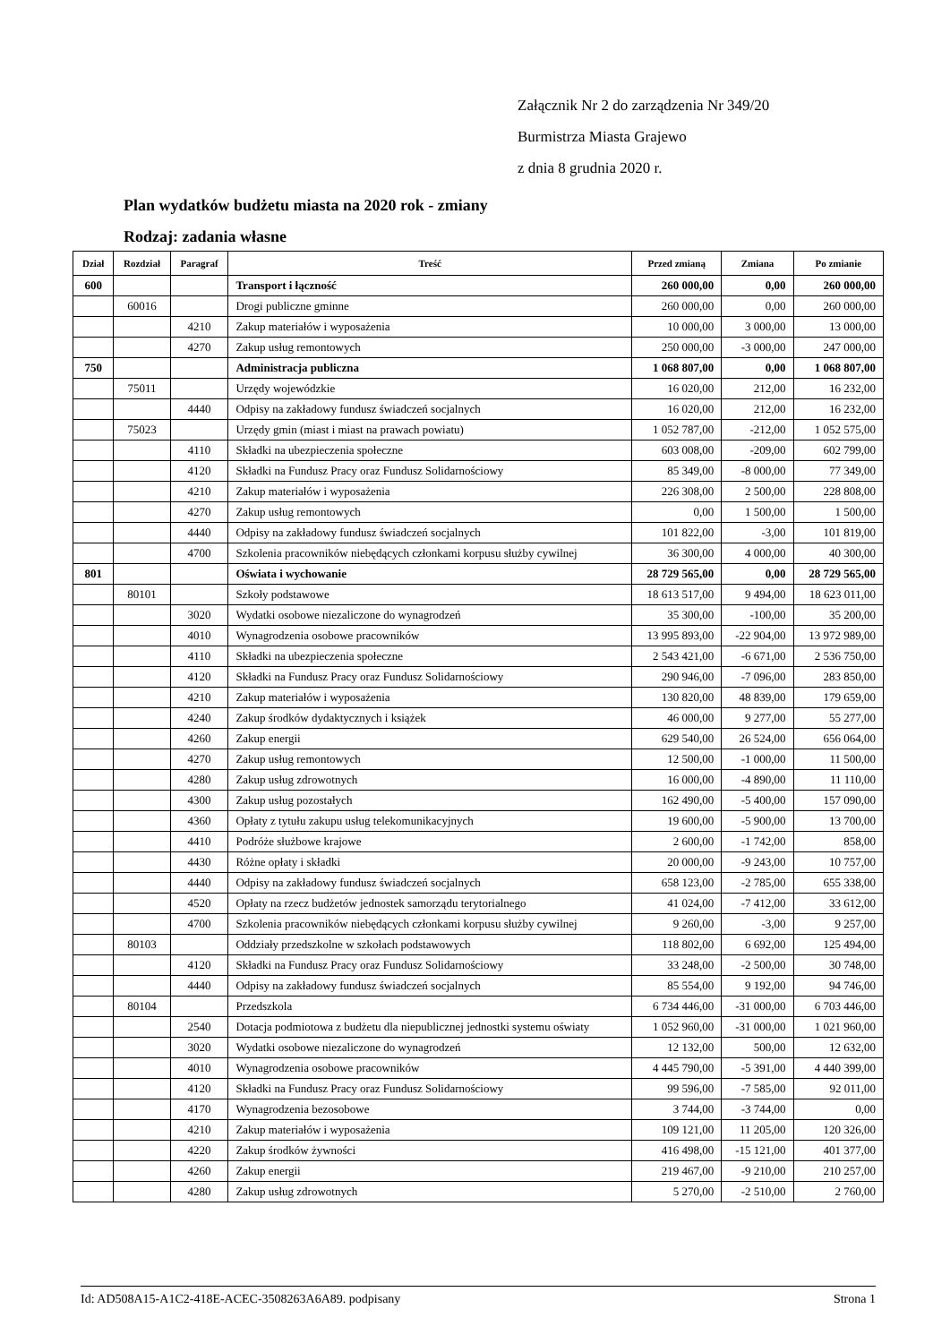Załącznik Nr 2 do zarządzenia Nr 349/20
Burmistrza Miasta Grajewo
z dnia 8 grudnia 2020 r.
Plan wydatków budżetu miasta na 2020 rok - zmiany
Rodzaj: zadania własne
| Dział | Rozdział | Paragraf | Treść | Przed zmianą | Zmiana | Po zmianie |
| --- | --- | --- | --- | --- | --- | --- |
| 600 | | | Transport i łączność | 260 000,00 | 0,00 | 260 000,00 |
| | 60016 | | Drogi publiczne gminne | 260 000,00 | 0,00 | 260 000,00 |
| | | 4210 | Zakup materiałów i wyposażenia | 10 000,00 | 3 000,00 | 13 000,00 |
| | | 4270 | Zakup usług remontowych | 250 000,00 | -3 000,00 | 247 000,00 |
| 750 | | | Administracja publiczna | 1 068 807,00 | 0,00 | 1 068 807,00 |
| | 75011 | | Urzędy wojewódzkie | 16 020,00 | 212,00 | 16 232,00 |
| | | 4440 | Odpisy na zakładowy fundusz świadczeń socjalnych | 16 020,00 | 212,00 | 16 232,00 |
| | 75023 | | Urzędy gmin (miast i miast na prawach powiatu) | 1 052 787,00 | -212,00 | 1 052 575,00 |
| | | 4110 | Składki na ubezpieczenia społeczne | 603 008,00 | -209,00 | 602 799,00 |
| | | 4120 | Składki na Fundusz Pracy oraz Fundusz Solidarnościowy | 85 349,00 | -8 000,00 | 77 349,00 |
| | | 4210 | Zakup materiałów i wyposażenia | 226 308,00 | 2 500,00 | 228 808,00 |
| | | 4270 | Zakup usług remontowych | 0,00 | 1 500,00 | 1 500,00 |
| | | 4440 | Odpisy na zakładowy fundusz świadczeń socjalnych | 101 822,00 | -3,00 | 101 819,00 |
| | | 4700 | Szkolenia pracowników niebędących członkami korpusu służby cywilnej | 36 300,00 | 4 000,00 | 40 300,00 |
| 801 | | | Oświata i wychowanie | 28 729 565,00 | 0,00 | 28 729 565,00 |
| | 80101 | | Szkoły podstawowe | 18 613 517,00 | 9 494,00 | 18 623 011,00 |
| | | 3020 | Wydatki osobowe niezaliczone do wynagrodzeń | 35 300,00 | -100,00 | 35 200,00 |
| | | 4010 | Wynagrodzenia osobowe pracowników | 13 995 893,00 | -22 904,00 | 13 972 989,00 |
| | | 4110 | Składki na ubezpieczenia społeczne | 2 543 421,00 | -6 671,00 | 2 536 750,00 |
| | | 4120 | Składki na Fundusz Pracy oraz Fundusz Solidarnościowy | 290 946,00 | -7 096,00 | 283 850,00 |
| | | 4210 | Zakup materiałów i wyposażenia | 130 820,00 | 48 839,00 | 179 659,00 |
| | | 4240 | Zakup środków dydaktycznych i książek | 46 000,00 | 9 277,00 | 55 277,00 |
| | | 4260 | Zakup energii | 629 540,00 | 26 524,00 | 656 064,00 |
| | | 4270 | Zakup usług remontowych | 12 500,00 | -1 000,00 | 11 500,00 |
| | | 4280 | Zakup usług zdrowotnych | 16 000,00 | -4 890,00 | 11 110,00 |
| | | 4300 | Zakup usług pozostałych | 162 490,00 | -5 400,00 | 157 090,00 |
| | | 4360 | Opłaty z tytułu zakupu usług telekomunikacyjnych | 19 600,00 | -5 900,00 | 13 700,00 |
| | | 4410 | Podróże służbowe krajowe | 2 600,00 | -1 742,00 | 858,00 |
| | | 4430 | Różne opłaty i składki | 20 000,00 | -9 243,00 | 10 757,00 |
| | | 4440 | Odpisy na zakładowy fundusz świadczeń socjalnych | 658 123,00 | -2 785,00 | 655 338,00 |
| | | 4520 | Opłaty na rzecz budżetów jednostek samorządu terytorialnego | 41 024,00 | -7 412,00 | 33 612,00 |
| | | 4700 | Szkolenia pracowników niebędących członkami korpusu służby cywilnej | 9 260,00 | -3,00 | 9 257,00 |
| | 80103 | | Oddziały przedszkolne w szkołach podstawowych | 118 802,00 | 6 692,00 | 125 494,00 |
| | | 4120 | Składki na Fundusz Pracy oraz Fundusz Solidarnościowy | 33 248,00 | -2 500,00 | 30 748,00 |
| | | 4440 | Odpisy na zakładowy fundusz świadczeń socjalnych | 85 554,00 | 9 192,00 | 94 746,00 |
| | 80104 | | Przedszkola | 6 734 446,00 | -31 000,00 | 6 703 446,00 |
| | | 2540 | Dotacja podmiotowa z budżetu dla niepublicznej jednostki systemu oświaty | 1 052 960,00 | -31 000,00 | 1 021 960,00 |
| | | 3020 | Wydatki osobowe niezaliczone do wynagrodzeń | 12 132,00 | 500,00 | 12 632,00 |
| | | 4010 | Wynagrodzenia osobowe pracowników | 4 445 790,00 | -5 391,00 | 4 440 399,00 |
| | | 4120 | Składki na Fundusz Pracy oraz Fundusz Solidarnościowy | 99 596,00 | -7 585,00 | 92 011,00 |
| | | 4170 | Wynagrodzenia bezosobowe | 3 744,00 | -3 744,00 | 0,00 |
| | | 4210 | Zakup materiałów i wyposażenia | 109 121,00 | 11 205,00 | 120 326,00 |
| | | 4220 | Zakup środków żywności | 416 498,00 | -15 121,00 | 401 377,00 |
| | | 4260 | Zakup energii | 219 467,00 | -9 210,00 | 210 257,00 |
| | | 4280 | Zakup usług zdrowotnych | 5 270,00 | -2 510,00 | 2 760,00 |
Id: AD508A15-A1C2-418E-ACEC-3508263A6A89. podpisany Strona 1